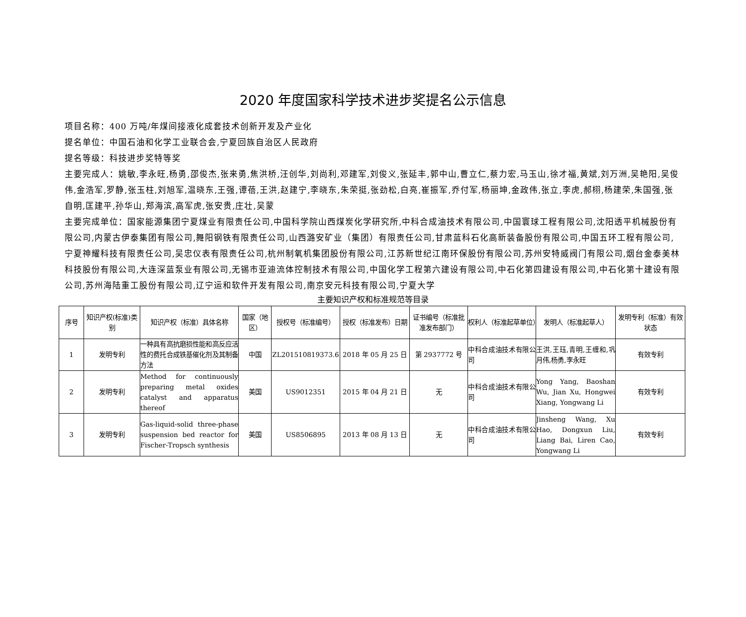2020 年度国家科学技术进步奖提名公示信息
项目名称：400 万吨/年煤间接液化成套技术创新开发及产业化
提名单位：中国石油和化学工业联合会,宁夏回族自治区人民政府
提名等级：科技进步奖特等奖
主要完成人：姚敏,李永旺,杨勇,邵俊杰,张来勇,焦洪桥,汪创华,刘尚利,邓建军,刘俊义,张延丰,郭中山,曹立仁,蔡力宏,马玉山,徐才福,黄斌,刘万洲,吴艳阳,吴俊伟,金浩军,罗静,张玉柱,刘旭军,温晓东,王强,谭蓓,王洪,赵建宁,李晓东,朱荣挺,张劲松,白亮,崔振军,乔付军,杨丽坤,金政伟,张立,李虎,郝栩,杨建荣,朱国强,张自明,匡建平,孙华山,郑海滨,高军虎,张安贵,庄壮,吴蒙
主要完成单位：国家能源集团宁夏煤业有限责任公司,中国科学院山西煤炭化学研究所,中科合成油技术有限公司,中国寰球工程有限公司,沈阳透平机械股份有限公司,内蒙古伊泰集团有限公司,舞阳钢铁有限责任公司,山西潞安矿业（集团）有限责任公司,甘肃蓝科石化高新装备股份有限公司,中国五环工程有限公司,宁夏神耀科技有限责任公司,吴忠仪表有限责任公司,杭州制氧机集团股份有限公司,江苏新世纪江南环保股份有限公司,苏州安特威阀门有限公司,烟台金泰美林科技股份有限公司,大连深蓝泵业有限公司,无锡市亚迪流体控制技术有限公司,中国化学工程第六建设有限公司,中石化第四建设有限公司,中石化第十建设有限公司,苏州海陆重工股份有限公司,辽宁运和软件开发有限公司,南京安元科技有限公司,宁夏大学
主要知识产权和标准规范等目录
| 序号 | 知识产权(标准)类别 | 知识产权（标准）具体名称 | 国家（地区） | 授权号（标准编号） | 授权（标准发布）日期 | 证书编号（标准批准发布部门） | 权利人（标准起草单位） | 发明人（标准起草人） | 发明专利（标准）有效状态 |
| --- | --- | --- | --- | --- | --- | --- | --- | --- | --- |
| 1 | 发明专利 | 一种具有高抗磨损性能和高反应活性的费托合成铁基催化剂及其制备方法 | 中国 | ZL201510819373.6 | 2018 年 05 月 25 日 | 第 2937772 号 | 中科合成油技术有限公司 | 王洪,王珏,青明,王缠和,巩月伟,杨勇,李永旺 | 有效专利 |
| 2 | 发明专利 | Method for continuously preparing metal oxides catalyst and apparatus thereof | 美国 | US9012351 | 2015 年 04 月 21 日 | 无 | 中科合成油技术有限公司 | Yong Yang, Baoshan Wu, Jian Xu, Hongwei Xiang, Yongwang Li | 有效专利 |
| 3 | 发明专利 | Gas-liquid-solid three-phase suspension bed reactor for Fischer-Tropsch synthesis | 美国 | US8506895 | 2013 年 08 月 13 日 | 无 | 中科合成油技术有限公司 | Jinsheng Wang, Xu Hao, Dongxun Liu, Liang Bai, Liren Cao, Yongwang Li | 有效专利 |